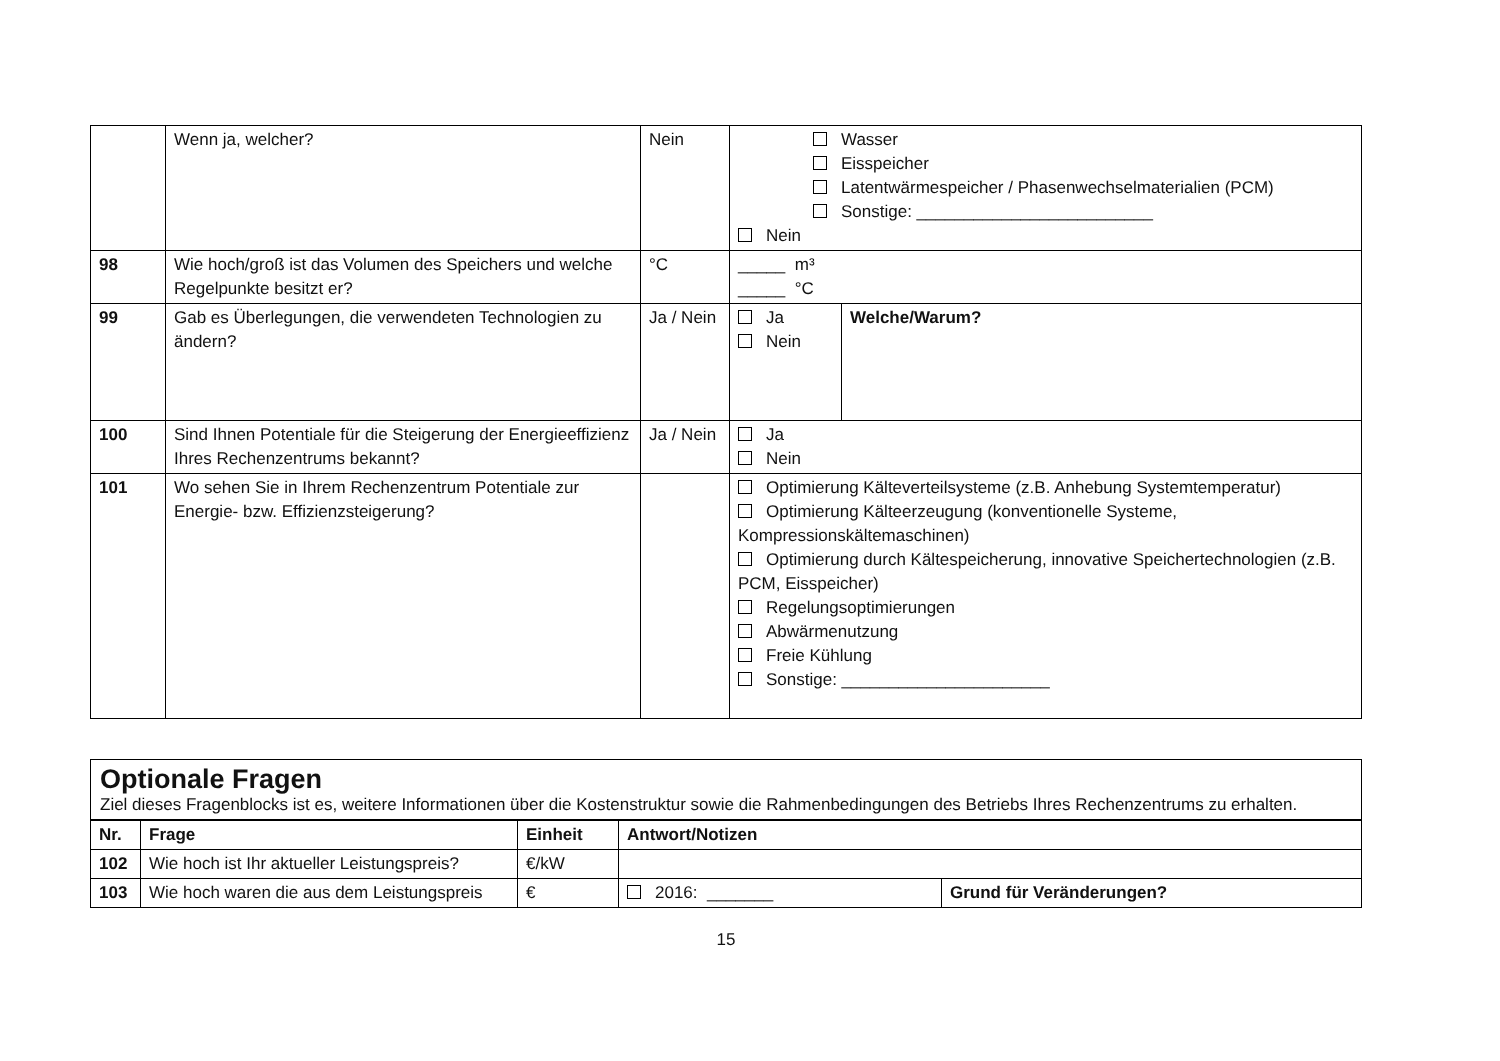| | Wenn ja, welcher? | Nein | Wasser Eisspeicher Latentwärmespeicher / Phasenwechselmaterialien (PCM) Sonstige: _________________________ Nein | |
| 98 | Wie hoch/groß ist das Volumen des Speichers und welche Regelpunkte besitzt er? | °C | _____ m³ _____ °C | |
| 99 | Gab es Überlegungen, die verwendeten Technologien zu ändern? | Ja / Nein | Ja Nein | Welche/Warum? |
| 100 | Sind Ihnen Potentiale für die Steigerung der Energieeffizienz Ihres Rechenzentrums bekannt? | Ja / Nein | Ja Nein | |
| 101 | Wo sehen Sie in Ihrem Rechenzentrum Potentiale zur Energie- bzw. Effizienzsteigerung? | | Optimierung Kälteverteilsysteme (z.B. Anhebung Systemtemperatur) Optimierung Kälteerzeugung (konventionelle Systeme, Kompressionskältemaschinen) Optimierung durch Kältespeicherung, innovative Speichertechnologien (z.B. PCM, Eisspeicher) Regelungsoptimierungen Abwärmenutzung Freie Kühlung Sonstige: ______________________ | |
Optionale Fragen
Ziel dieses Fragenblocks ist es, weitere Informationen über die Kostenstruktur sowie die Rahmenbedingungen des Betriebs Ihres Rechenzentrums zu erhalten.
| Nr. | Frage | Einheit | Antwort/Notizen | |
| --- | --- | --- | --- | --- |
| 102 | Wie hoch ist Ihr aktueller Leistungspreis? | €/kW | | |
| 103 | Wie hoch waren die aus dem Leistungspreis | € | 2016: _______ | Grund für Veränderungen? |
15